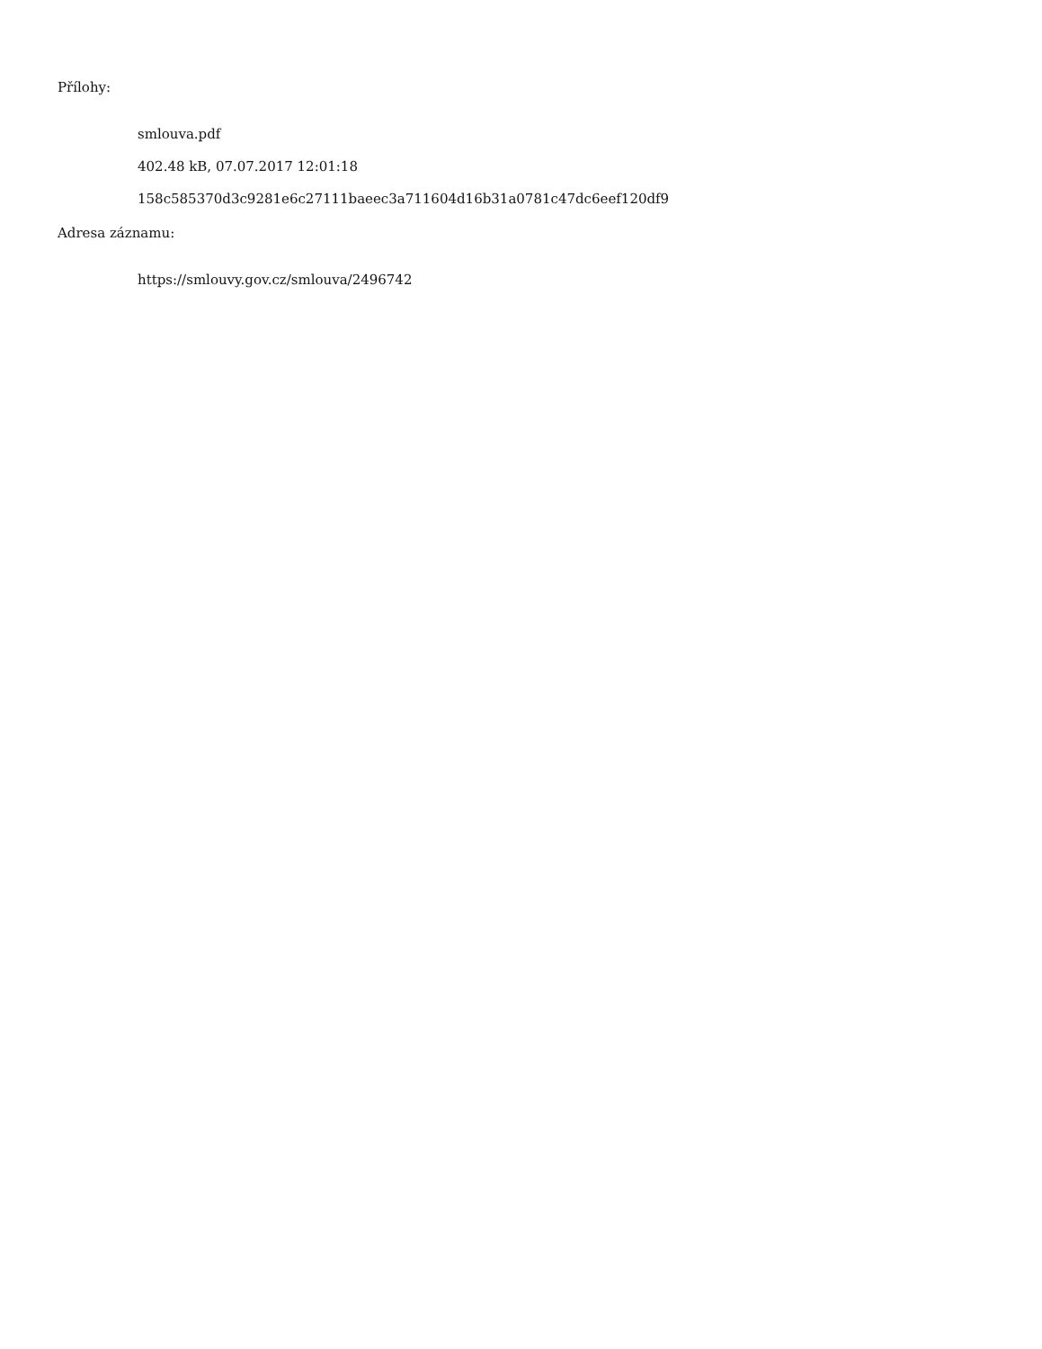Přílohy:
smlouva.pdf
402.48 kB, 07.07.2017 12:01:18
158c585370d3c9281e6c27111baeec3a711604d16b31a0781c47dc6eef120df9
Adresa záznamu:
https://smlouvy.gov.cz/smlouva/2496742